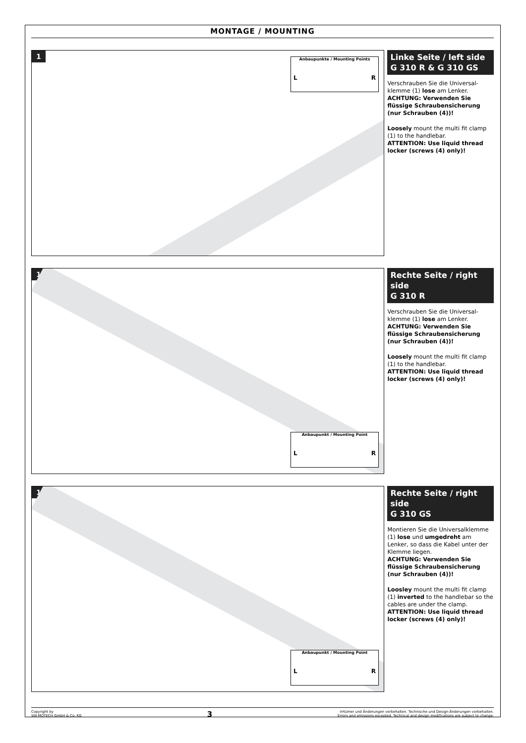MONTAGE / MOUNTING
1
Anbaupunkte / Mounting Points
L R
Linke Seite / left side
G 310 R & G 310 GS
Verschrauben Sie die Universal-klemme (1) lose am Lenker.
ACHTUNG: Verwenden Sie flüssige Schraubensicherung (nur Schrauben (4))!
Loosely mount the multi fit clamp (1) to the handlebar.
ATTENTION: Use liquid thread locker (screws (4) only)!
1
Anbaupunkt / Mounting Point
L R
Rechte Seite / right side
G 310 R
Verschrauben Sie die Universal-klemme (1) lose am Lenker.
ACHTUNG: Verwenden Sie flüssige Schraubensicherung (nur Schrauben (4))!
Loosely mount the multi fit clamp (1) to the handlebar.
ATTENTION: Use liquid thread locker (screws (4) only)!
1
Anbaupunkt / Mounting Point
L R
Rechte Seite / right side
G 310 GS
Montieren Sie die Universalklemme (1) lose und umgedreht am Lenker, so dass die Kabel unter der Klemme liegen.
ACHTUNG: Verwenden Sie flüssige Schraubensicherung (nur Schrauben (4))!
Loosley mount the multi fit clamp (1) inverted to the handlebar so the cables are under the clamp.
ATTENTION: Use liquid thread locker (screws (4) only)!
Copyright by
SW-MOTECH GmbH & Co. KG
3
Irrtümer und Änderungen vorbehalten. Technische und Design-Änderungen vorbehalten.
Errors and omissions excepted. Technical and design modifications are subject to change.